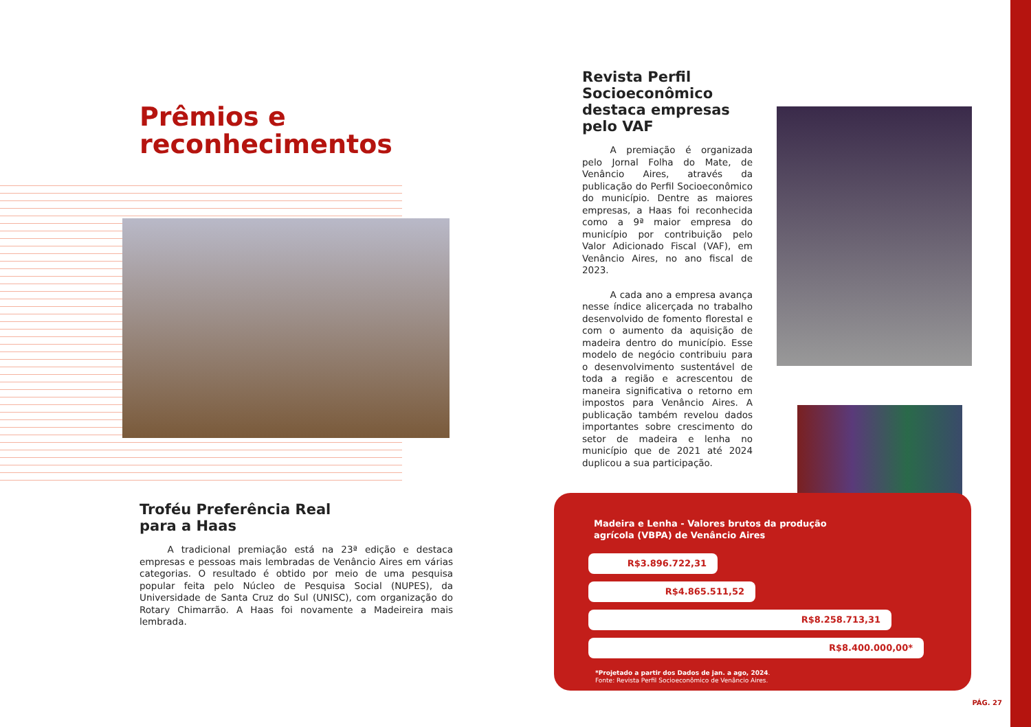Prêmios e reconhecimentos
Troféu Preferência Real
para a Haas
   A tradicional premiação está na 23ª edição e destaca empresas e pessoas mais lembradas de Venâncio Aires em várias categorias. O resultado é obtido por meio de uma pesquisa popular feita pelo Núcleo de Pesquisa Social (NUPES), da Universidade de Santa Cruz do Sul (UNISC), com organização do Rotary Chimarrão. A Haas foi novamente a Madeireira mais lembrada.
Revista Perfil Socioeconômico destaca empresas pelo VAF
   A premiação é organizada pelo Jornal Folha do Mate, de Venâncio Aires, através da publicação do Perfil Socioeconômico do município. Dentre as maiores empresas, a Haas foi reconhecida como a 9ª maior empresa do município por contribuição pelo Valor Adicionado Fiscal (VAF), em Venâncio Aires, no ano fiscal de 2023.
   A cada ano a empresa avança nesse índice alicerçada no trabalho desenvolvido de fomento florestal e com o aumento da aquisição de madeira dentro do município. Esse modelo de negócio contribuiu para o desenvolvimento sustentável de toda a região e acrescentou de maneira significativa o retorno em impostos para Venâncio Aires. A publicação também revelou dados importantes sobre crescimento do setor de madeira e lenha no município que de 2021 até 2024 duplicou a sua participação.
Madeira e Lenha - Valores brutos da produção
agrícola (VBPA) de Venâncio Aires
R$3.896.722,31
R$4.865.511,52
R$8.258.713,31
R$8.400.000,00*
*Projetado a partir dos Dados de jan. a ago, 2024.
Fonte: Revista Perfil Socioeconômico de Venâncio Aires.
PÁG. 27